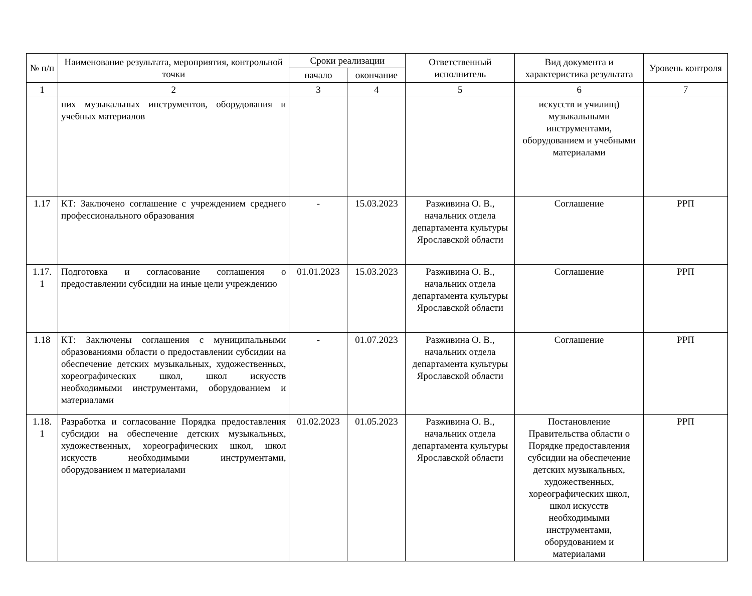| № п/п | Наименование результата, мероприятия, контрольной точки | Сроки реализации | | Ответственный исполнитель | Вид документа и характеристика результата | Уровень контроля |
| --- | --- | --- | --- | --- | --- | --- |
| | | начало | окончание | | | |
| 1 | 2 | 3 | 4 | 5 | 6 | 7 |
| | них музыкальных инструментов, оборудования и учебных материалов | | | | искусств и училищ) музыкальными инструментами, оборудованием и учебными материалами | |
| 1.17 | КТ: Заключено соглашение с учреждением среднего профессионального образования | - | 15.03.2023 | Разживина О. В., начальник отдела департамента культуры Ярославской области | Соглашение | РРП |
| 1.17. 1 | Подготовка и согласование соглашения о предоставлении субсидии на иные цели учреждению | 01.01.2023 | 15.03.2023 | Разживина О. В., начальник отдела департамента культуры Ярославской области | Соглашение | РРП |
| 1.18 | КТ: Заключены соглашения с муниципальными образованиями области о предоставлении субсидии на обеспечение детских музыкальных, художественных, хореографических школ, школ искусств необходимыми инструментами, оборудованием и материалами | - | 01.07.2023 | Разживина О. В., начальник отдела департамента культуры Ярославской области | Соглашение | РРП |
| 1.18. 1 | Разработка и согласование Порядка предоставления субсидии на обеспечение детских музыкальных, художественных, хореографических школ, школ искусств необходимыми инструментами, оборудованием и материалами | 01.02.2023 | 01.05.2023 | Разживина О. В., начальник отдела департамента культуры Ярославской области | Постановление Правительства области о Порядке предоставления субсидии на обеспечение детских музыкальных, художественных, хореографических школ, школ искусств необходимыми инструментами, оборудованием и материалами | РРП |